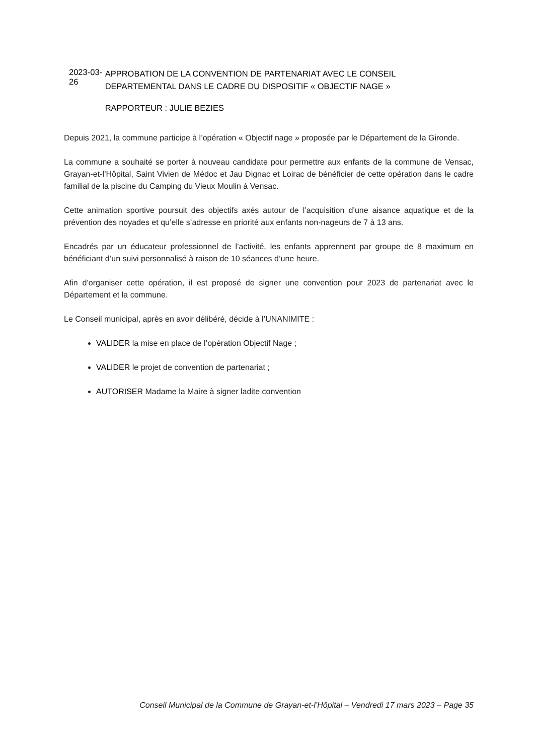2023-03-26
APPROBATION DE LA CONVENTION DE PARTENARIAT AVEC LE CONSEIL DEPARTEMENTAL DANS LE CADRE DU DISPOSITIF « OBJECTIF NAGE »
RAPPORTEUR : JULIE BEZIES
Depuis 2021, la commune participe à l’opération « Objectif nage » proposée par le Département de la Gironde.
La commune a souhaité se porter à nouveau candidate pour permettre aux enfants de la commune de Vensac, Grayan-et-l’Hôpital, Saint Vivien de Médoc et Jau Dignac et Loirac de bénéficier de cette opération dans le cadre familial de la piscine du Camping du Vieux Moulin à Vensac.
Cette animation sportive poursuit des objectifs axés autour de l’acquisition d’une aisance aquatique et de la prévention des noyades et qu’elle s’adresse en priorité aux enfants non-nageurs de 7 à 13 ans.
Encadrés par un éducateur professionnel de l’activité, les enfants apprennent par groupe de 8 maximum en bénéficiant d’un suivi personnalisé à raison de 10 séances d’une heure.
Afin d’organiser cette opération, il est proposé de signer une convention pour 2023 de partenariat avec le Département et la commune.
Le Conseil municipal, après en avoir délibéré, décide à l’UNANIMITE :
VALIDER la mise en place de l’opération Objectif Nage ;
VALIDER le projet de convention de partenariat ;
AUTORISER Madame la Maire à signer ladite convention
Conseil Municipal de la Commune de Grayan-et-l’Hôpital – Vendredi 17 mars 2023 – Page 35